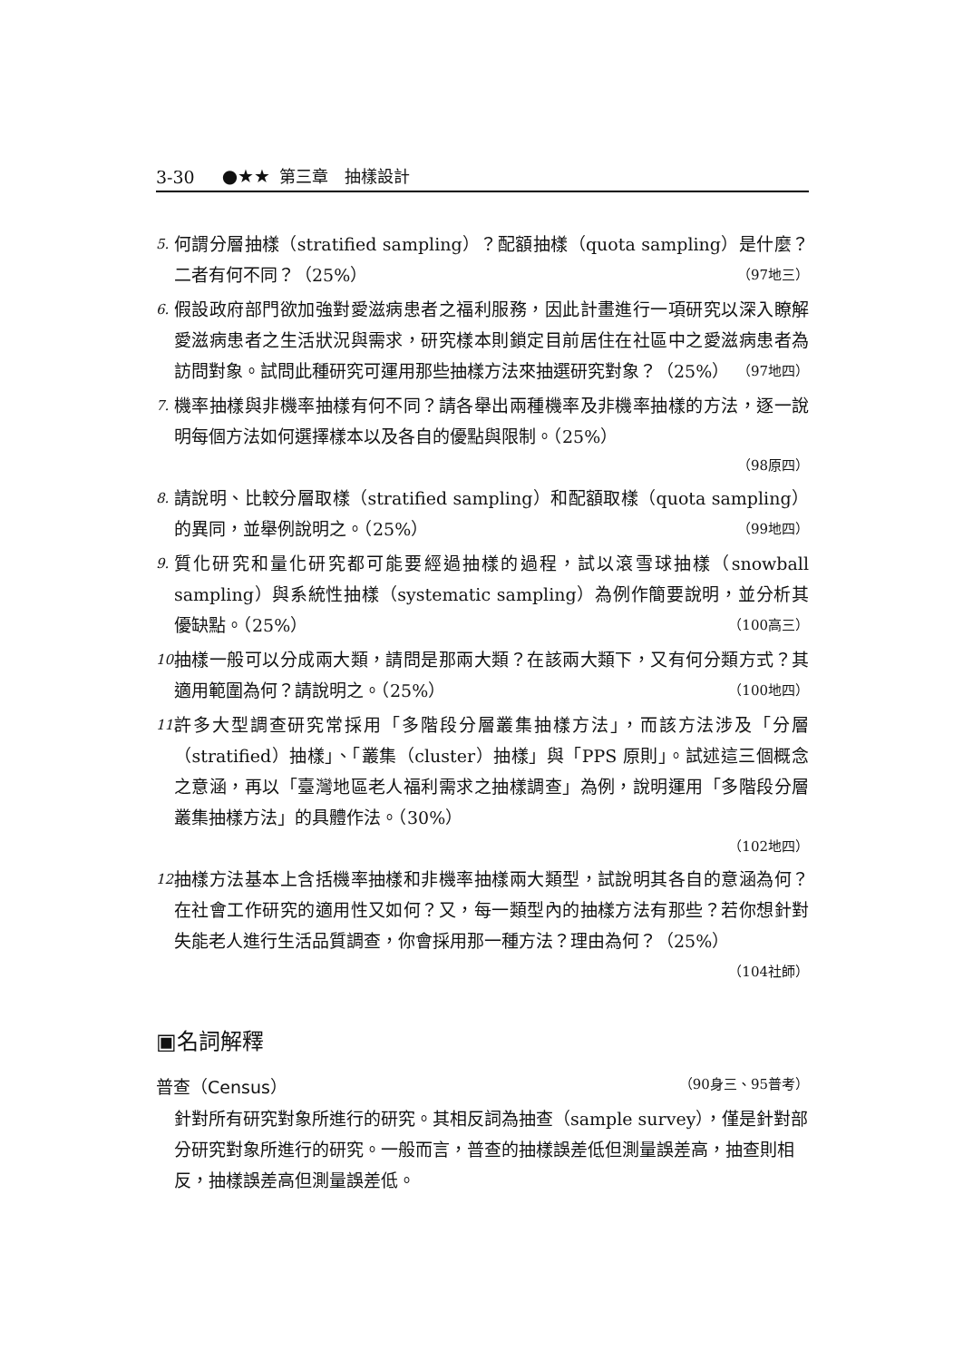3-30 ●★★ 第三章　抽樣設計
5. 何謂分層抽樣（stratified sampling）？配額抽樣（quota sampling）是什麼？二者有何不同？（25%） （97地三）
6. 假設政府部門欲加強對愛滋病患者之福利服務，因此計畫進行一項研究以深入瞭解愛滋病患者之生活狀況與需求，研究樣本則鎖定目前居住在社區中之愛滋病患者為訪問對象。試問此種研究可運用那些抽樣方法來抽選研究對象？（25%） （97地四）
7. 機率抽樣與非機率抽樣有何不同？請各舉出兩種機率及非機率抽樣的方法，逐一說明每個方法如何選擇樣本以及各自的優點與限制。（25%）
（98原四）
8. 請說明、比較分層取樣（stratified sampling）和配額取樣（quota sampling）的異同，並舉例說明之。（25%） （99地四）
9. 質化研究和量化研究都可能要經過抽樣的過程，試以滾雪球抽樣（snowball sampling）與系統性抽樣（systematic sampling）為例作簡要說明，並分析其優缺點。（25%） （100高三）
10. 抽樣一般可以分成兩大類，請問是那兩大類？在該兩大類下，又有何分類方式？其適用範圍為何？請說明之。（25%） （100地四）
11. 許多大型調查研究常採用「多階段分層叢集抽樣方法」，而該方法涉及「分層（stratified）抽樣」、「叢集（cluster）抽樣」與「PPS 原則」。試述這三個概念之意涵，再以「臺灣地區老人福利需求之抽樣調查」為例，說明運用「多階段分層叢集抽樣方法」的具體作法。（30%）
（102地四）
12. 抽樣方法基本上含括機率抽樣和非機率抽樣兩大類型，試說明其各自的意涵為何？在社會工作研究的適用性又如何？又，每一類型內的抽樣方法有那些？若你想針對失能老人進行生活品質調查，你會採用那一種方法？理由為何？（25%） （104社師）
▣名詞解釋
普查（Census） （90身三、95普考）
針對所有研究對象所進行的研究。其相反詞為抽查（sample survey），僅是針對部分研究對象所進行的研究。一般而言，普查的抽樣誤差低但測量誤差高，抽查則相反，抽樣誤差高但測量誤差低。